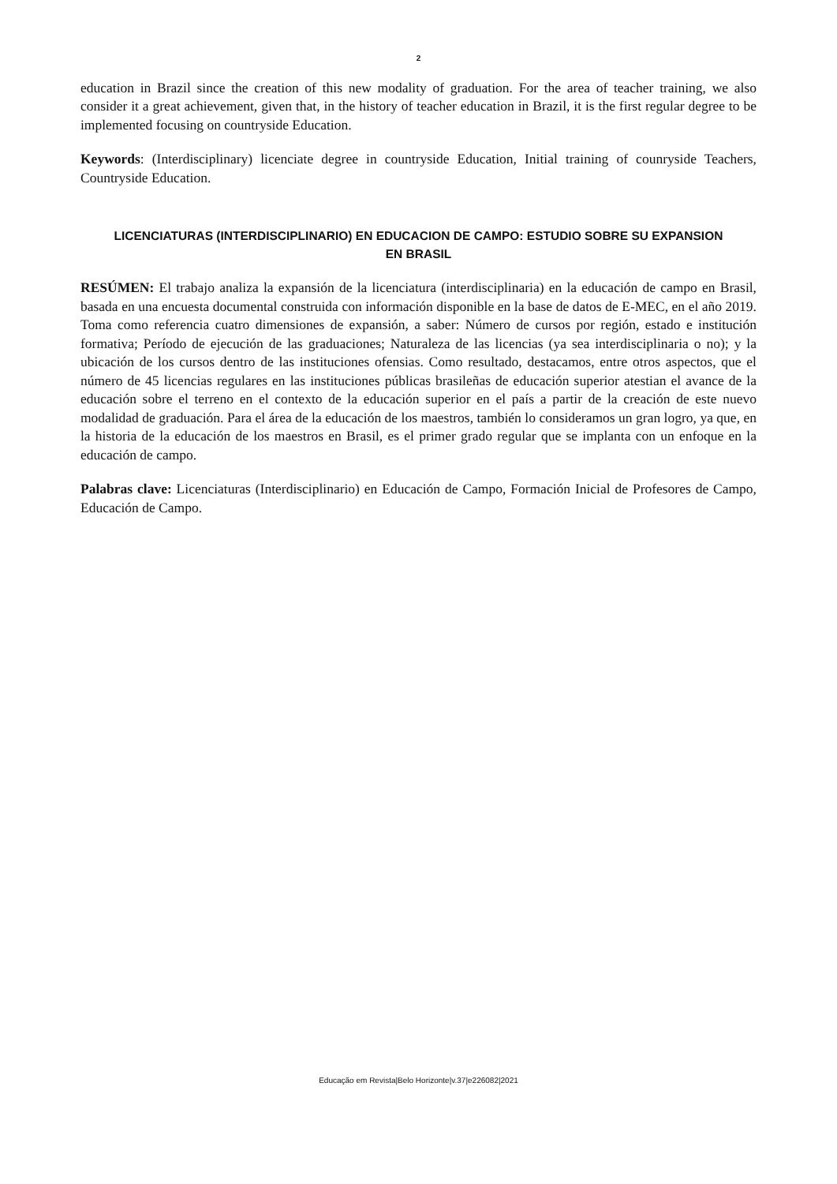2
education in Brazil since the creation of this new modality of graduation. For the area of teacher training, we also consider it a great achievement, given that, in the history of teacher education in Brazil, it is the first regular degree to be implemented focusing on countryside Education.
Keywords: (Interdisciplinary) licenciate degree in countryside Education, Initial training of counryside Teachers, Countryside Education.
LICENCIATURAS (INTERDISCIPLINARIO) EN EDUCACION DE CAMPO: ESTUDIO SOBRE SU EXPANSION EN BRASIL
RESÚMEN: El trabajo analiza la expansión de la licenciatura (interdisciplinaria) en la educación de campo en Brasil, basada en una encuesta documental construida con información disponible en la base de datos de E-MEC, en el año 2019. Toma como referencia cuatro dimensiones de expansión, a saber: Número de cursos por región, estado e institución formativa; Período de ejecución de las graduaciones; Naturaleza de las licencias (ya sea interdisciplinaria o no); y la ubicación de los cursos dentro de las instituciones ofensias. Como resultado, destacamos, entre otros aspectos, que el número de 45 licencias regulares en las instituciones públicas brasileñas de educación superior atestian el avance de la educación sobre el terreno en el contexto de la educación superior en el país a partir de la creación de este nuevo modalidad de graduación. Para el área de la educación de los maestros, también lo consideramos un gran logro, ya que, en la historia de la educación de los maestros en Brasil, es el primer grado regular que se implanta con un enfoque en la educación de campo.
Palabras clave: Licenciaturas (Interdisciplinario) en Educación de Campo, Formación Inicial de Profesores de Campo, Educación de Campo.
Educação em Revista|Belo Horizonte|v.37|e226082|2021